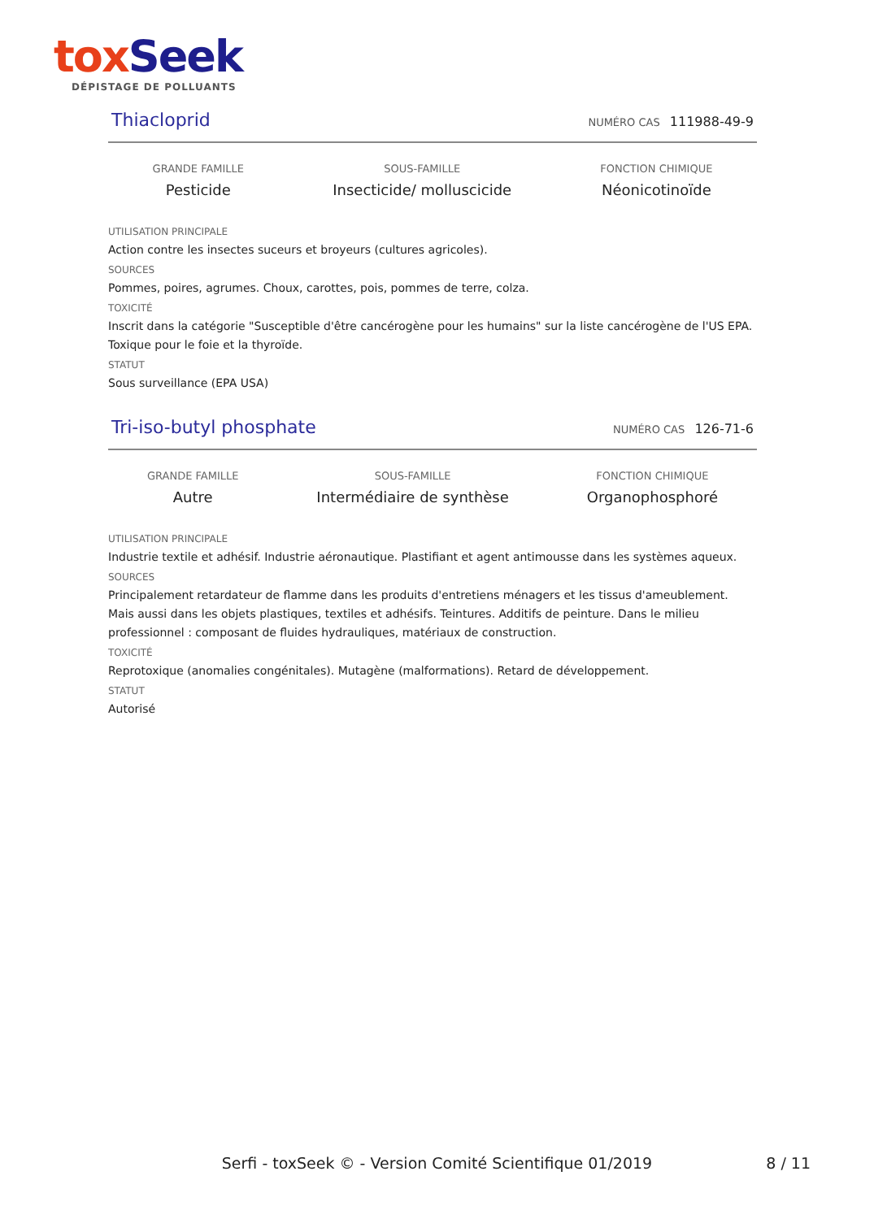tox Seek
DÉPISTAGE DE POLLUANTS
Thiacloprid
NUMÉRO CAS 111988-49-9
GRANDE FAMILLE
Pesticide
SOUS-FAMILLE
Insecticide/ molluscicide
FONCTION CHIMIQUE
Néonicotinoïde
UTILISATION PRINCIPALE
Action contre les insectes suceurs et broyeurs (cultures agricoles).
SOURCES
Pommes, poires, agrumes. Choux, carottes, pois, pommes de terre, colza.
TOXICITÉ
Inscrit dans la catégorie "Susceptible d'être cancérogène pour les humains" sur la liste cancérogène de l'US EPA. Toxique pour le foie et la thyroïde.
STATUT
Sous surveillance (EPA USA)
Tri-iso-butyl phosphate
NUMÉRO CAS 126-71-6
GRANDE FAMILLE
Autre
SOUS-FAMILLE
Intermédiaire de synthèse
FONCTION CHIMIQUE
Organophosphoré
UTILISATION PRINCIPALE
Industrie textile et adhésif. Industrie aéronautique. Plastifiant et agent antimousse dans les systèmes aqueux.
SOURCES
Principalement retardateur de flamme dans les produits d'entretiens ménagers et les tissus d'ameublement. Mais aussi dans les objets plastiques, textiles et adhésifs. Teintures. Additifs de peinture. Dans le milieu professionnel : composant de fluides hydrauliques, matériaux de construction.
TOXICITÉ
Reprotoxique (anomalies congénitales). Mutagène (malformations). Retard de développement.
STATUT
Autorisé
Serfi - toxSeek © - Version Comité Scientifique 01/2019
8 / 11